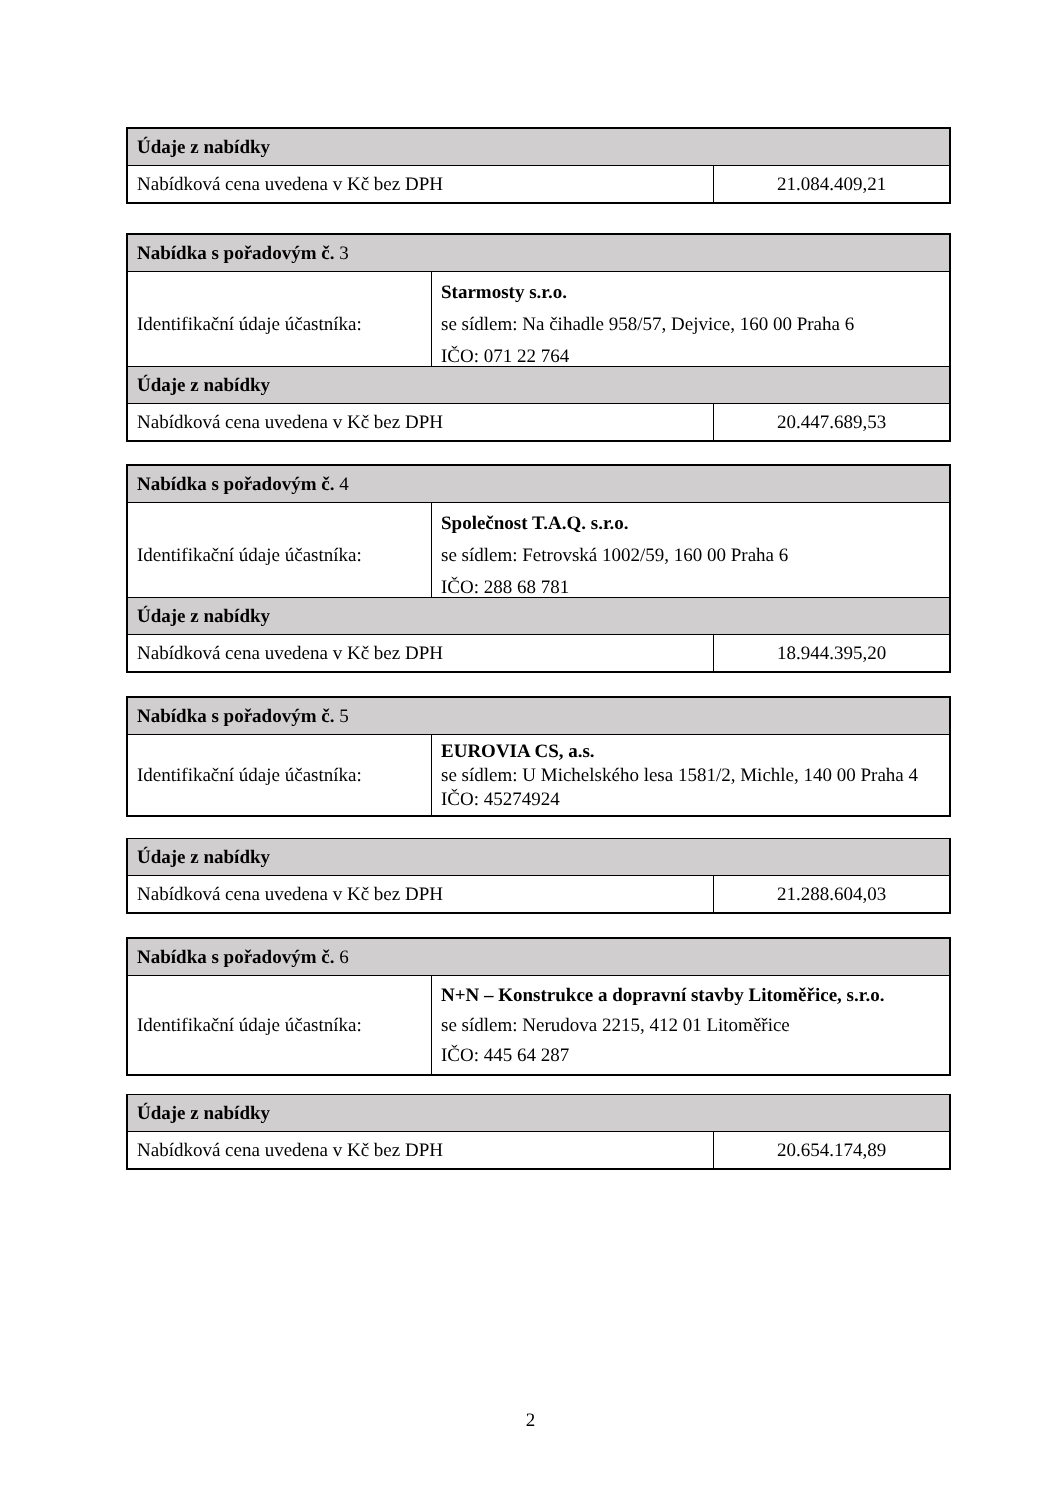| Údaje z nabídky | |
| Nabídková cena uvedena v Kč bez DPH | 21.084.409,21 |
| Nabídka s pořadovým č. 3 | |
| Identifikační údaje účastníka: | Starmosty s.r.o. se sídlem: Na čihadle 958/57, Dejvice, 160 00 Praha 6 IČO: 071 22 764 |
| Údaje z nabídky | |
| Nabídková cena uvedena v Kč bez DPH | 20.447.689,53 |
| Nabídka s pořadovým č. 4 | |
| Identifikační údaje účastníka: | Společnost T.A.Q. s.r.o. se sídlem: Fetrovská 1002/59, 160 00 Praha 6 IČO: 288 68 781 |
| Údaje z nabídky | |
| Nabídková cena uvedena v Kč bez DPH | 18.944.395,20 |
| Nabídka s pořadovým č. 5 | |
| Identifikační údaje účastníka: | EUROVIA CS, a.s. se sídlem: U Michelského lesa 1581/2, Michle, 140 00 Praha 4 IČO: 45274924 |
| Údaje z nabídky | |
| Nabídková cena uvedena v Kč bez DPH | 21.288.604,03 |
| Nabídka s pořadovým č. 6 | |
| Identifikační údaje účastníka: | N+N – Konstrukce a dopravní stavby Litoměřice, s.r.o. se sídlem: Nerudova 2215, 412 01 Litoměřice IČO: 445 64 287 |
| Údaje z nabídky | |
| Nabídková cena uvedena v Kč bez DPH | 20.654.174,89 |
2